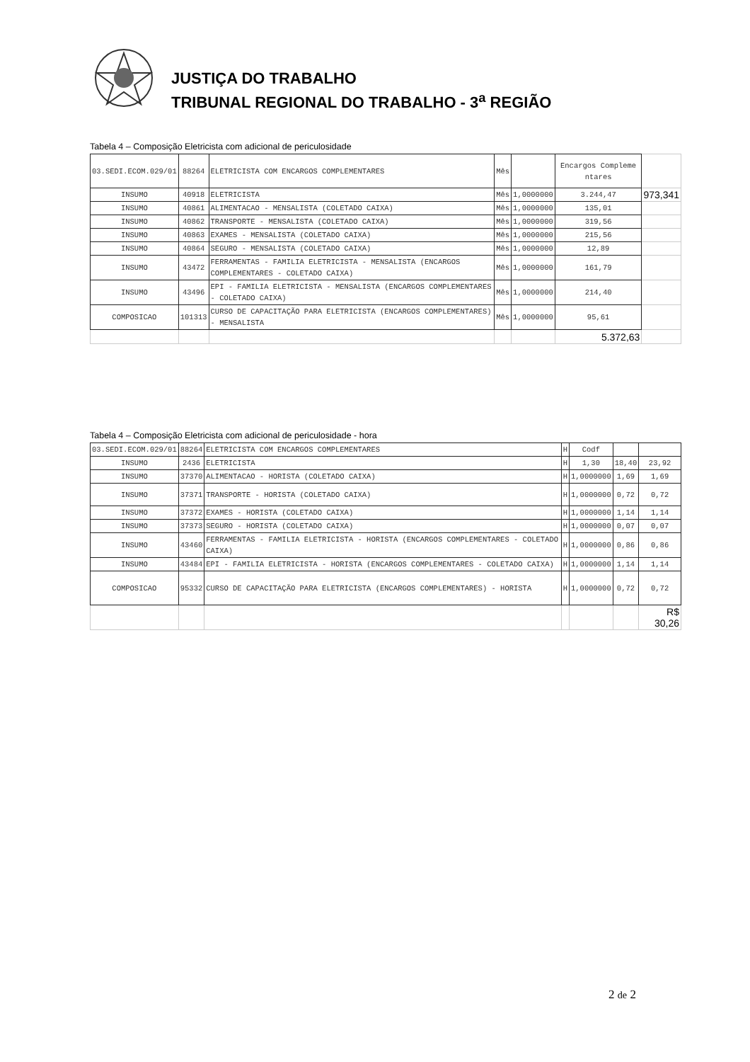JUSTIÇA DO TRABALHO
TRIBUNAL REGIONAL DO TRABALHO - 3<sup>a</sup> REGIÃO
Tabela 4 – Composição Eletricista com adicional de periculosidade
| 03.SEDI.ECOM.029/01 | 88264 | ELETRICISTA COM ENCARGOS COMPLEMENTARES | Mês | | Encargos Compleme ntares | |
| INSUMO | 40918 | ELETRICISTA | Mês | 1,0000000 | 3.244,47 | 973,341 |
| INSUMO | 40861 | ALIMENTACAO - MENSALISTA (COLETADO CAIXA) | Mês | 1,0000000 | 135,01 | |
| INSUMO | 40862 | TRANSPORTE - MENSALISTA (COLETADO CAIXA) | Mês | 1,0000000 | 319,56 | |
| INSUMO | 40863 | EXAMES - MENSALISTA (COLETADO CAIXA) | Mês | 1,0000000 | 215,56 | |
| INSUMO | 40864 | SEGURO - MENSALISTA (COLETADO CAIXA) | Mês | 1,0000000 | 12,89 | |
| INSUMO | 43472 | FERRAMENTAS - FAMILIA ELETRICISTA - MENSALISTA (ENCARGOS COMPLEMENTARES - COLETADO CAIXA) | Mês | 1,0000000 | 161,79 | |
| INSUMO | 43496 | EPI - FAMILIA ELETRICISTA - MENSALISTA (ENCARGOS COMPLEMENTARES - COLETADO CAIXA) | Mês | 1,0000000 | 214,40 | |
| COMPOSICAO | 101313 | CURSO DE CAPACITAÇÃO PARA ELETRICISTA (ENCARGOS COMPLEMENTARES) - MENSALISTA | Mês | 1,0000000 | 95,61 | |
| | | | | | 5.372,63 | |
Tabela 4 – Composição Eletricista com adicional de periculosidade - hora
| 03.SEDI.ECOM.029/01 | 88264 | ELETRICISTA COM ENCARGOS COMPLEMENTARES | H | Codf | | |
| INSUMO | 2436 | ELETRICISTA | H | 1,30 | 18,40 | 23,92 |
| INSUMO | 37370 | ALIMENTACAO - HORISTA (COLETADO CAIXA) | H | 1,0000000 | 1,69 | 1,69 |
| INSUMO | 37371 | TRANSPORTE - HORISTA (COLETADO CAIXA) | H | 1,0000000 | 0,72 | 0,72 |
| INSUMO | 37372 | EXAMES - HORISTA (COLETADO CAIXA) | H | 1,0000000 | 1,14 | 1,14 |
| INSUMO | 37373 | SEGURO - HORISTA (COLETADO CAIXA) | H | 1,0000000 | 0,07 | 0,07 |
| INSUMO | 43460 | FERRAMENTAS - FAMILIA ELETRICISTA - HORISTA (ENCARGOS COMPLEMENTARES - COLETADO CAIXA) | H | 1,0000000 | 0,86 | 0,86 |
| INSUMO | 43484 | EPI - FAMILIA ELETRICISTA - HORISTA (ENCARGOS COMPLEMENTARES - COLETADO CAIXA) | H | 1,0000000 | 1,14 | 1,14 |
| COMPOSICAO | 95332 | CURSO DE CAPACITAÇÃO PARA ELETRICISTA (ENCARGOS COMPLEMENTARES) - HORISTA | H | 1,0000000 | 0,72 | 0,72 |
| | | | | | | R$ 30,26 |
2 de 2